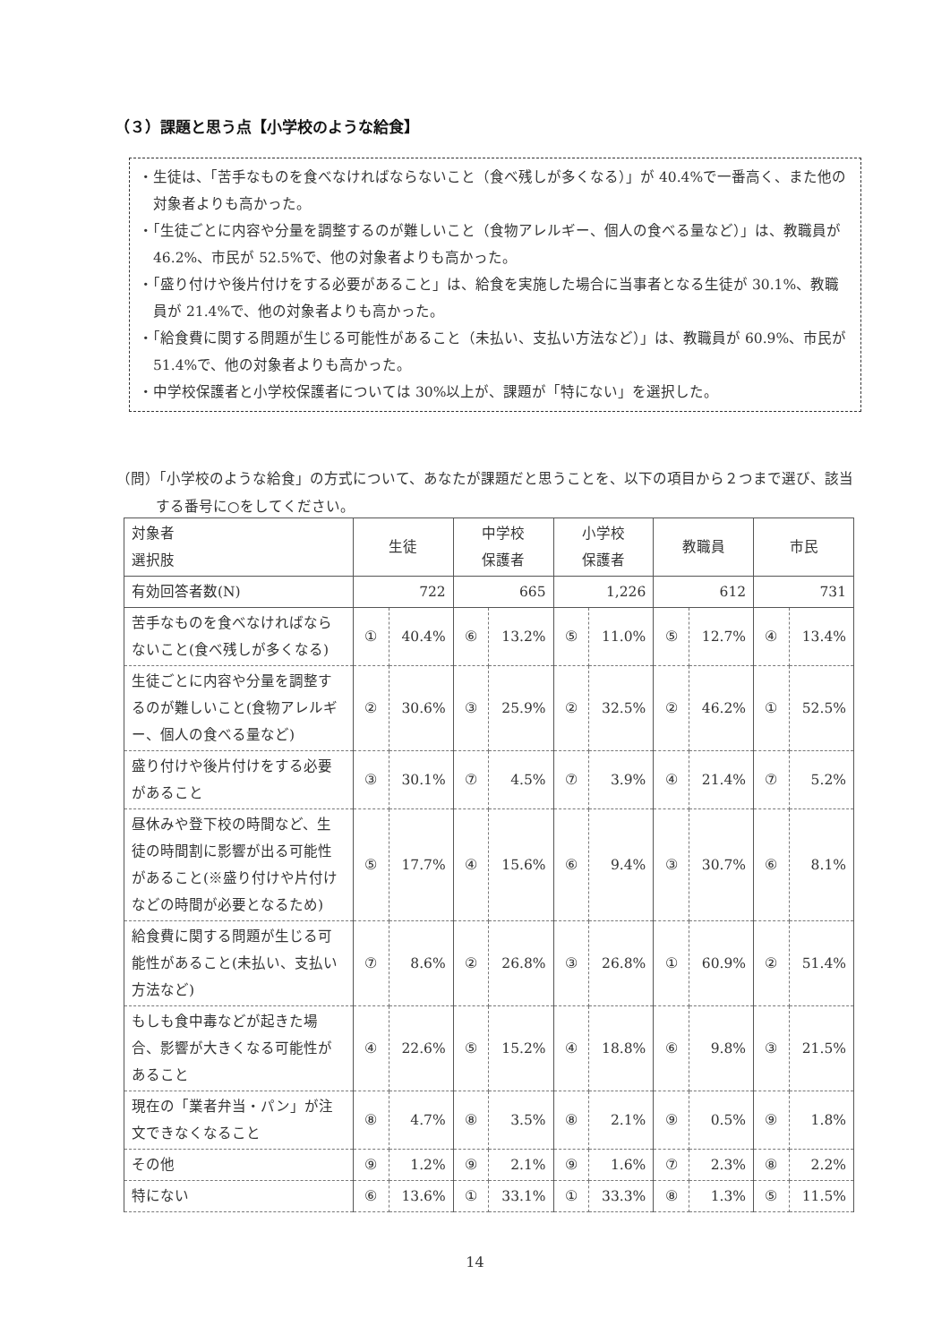（３）課題と思う点【小学校のような給食】
・生徒は、「苦手なものを食べなければならないこと（食べ残しが多くなる）」が 40.4%で一番高く、また他の対象者よりも高かった。
・「生徒ごとに内容や分量を調整するのが難しいこと（食物アレルギー、個人の食べる量など）」は、教職員が 46.2%、市民が 52.5%で、他の対象者よりも高かった。
・「盛り付けや後片付けをする必要があること」は、給食を実施した場合に当事者となる生徒が 30.1%、教職員が 21.4%で、他の対象者よりも高かった。
・「給食費に関する問題が生じる可能性があること（未払い、支払い方法など）」は、教職員が 60.9%、市民が 51.4%で、他の対象者よりも高かった。
・中学校保護者と小学校保護者については 30%以上が、課題が「特にない」を選択した。
（問）「小学校のような給食」の方式について、あなたが課題だと思うことを、以下の項目から２つまで選び、該当する番号に○をしてください。
| 対象者 選択肢 | 生徒 | | 中学校 保護者 | | 小学校 保護者 | | 教職員 | | 市民 | |
| --- | --- | --- | --- | --- | --- | --- | --- | --- | --- | --- |
| 有効回答者数(N) | 722 | | 665 | | 1,226 | | 612 | | 731 | |
| 苦手なものを食べなければならないこと(食べ残しが多くなる) | ① | 40.4% | ⑥ | 13.2% | ⑤ | 11.0% | ⑤ | 12.7% | ④ | 13.4% |
| 生徒ごとに内容や分量を調整するのが難しいこと(食物アレルギー、個人の食べる量など) | ② | 30.6% | ③ | 25.9% | ② | 32.5% | ② | 46.2% | ① | 52.5% |
| 盛り付けや後片付けをする必要があること | ③ | 30.1% | ⑦ | 4.5% | ⑦ | 3.9% | ④ | 21.4% | ⑦ | 5.2% |
| 昼休みや登下校の時間など、生徒の時間割に影響が出る可能性があること(※盛り付けや片付けなどの時間が必要となるため) | ⑤ | 17.7% | ④ | 15.6% | ⑥ | 9.4% | ③ | 30.7% | ⑥ | 8.1% |
| 給食費に関する問題が生じる可能性があること(未払い、支払い方法など) | ⑦ | 8.6% | ② | 26.8% | ③ | 26.8% | ① | 60.9% | ② | 51.4% |
| もしも食中毒などが起きた場合、影響が大きくなる可能性があること | ④ | 22.6% | ⑤ | 15.2% | ④ | 18.8% | ⑥ | 9.8% | ③ | 21.5% |
| 現在の「業者弁当・パン」が注文できなくなること | ⑧ | 4.7% | ⑧ | 3.5% | ⑧ | 2.1% | ⑨ | 0.5% | ⑨ | 1.8% |
| その他 | ⑨ | 1.2% | ⑨ | 2.1% | ⑨ | 1.6% | ⑦ | 2.3% | ⑧ | 2.2% |
| 特にない | ⑥ | 13.6% | ① | 33.1% | ① | 33.3% | ⑧ | 1.3% | ⑤ | 11.5% |
14